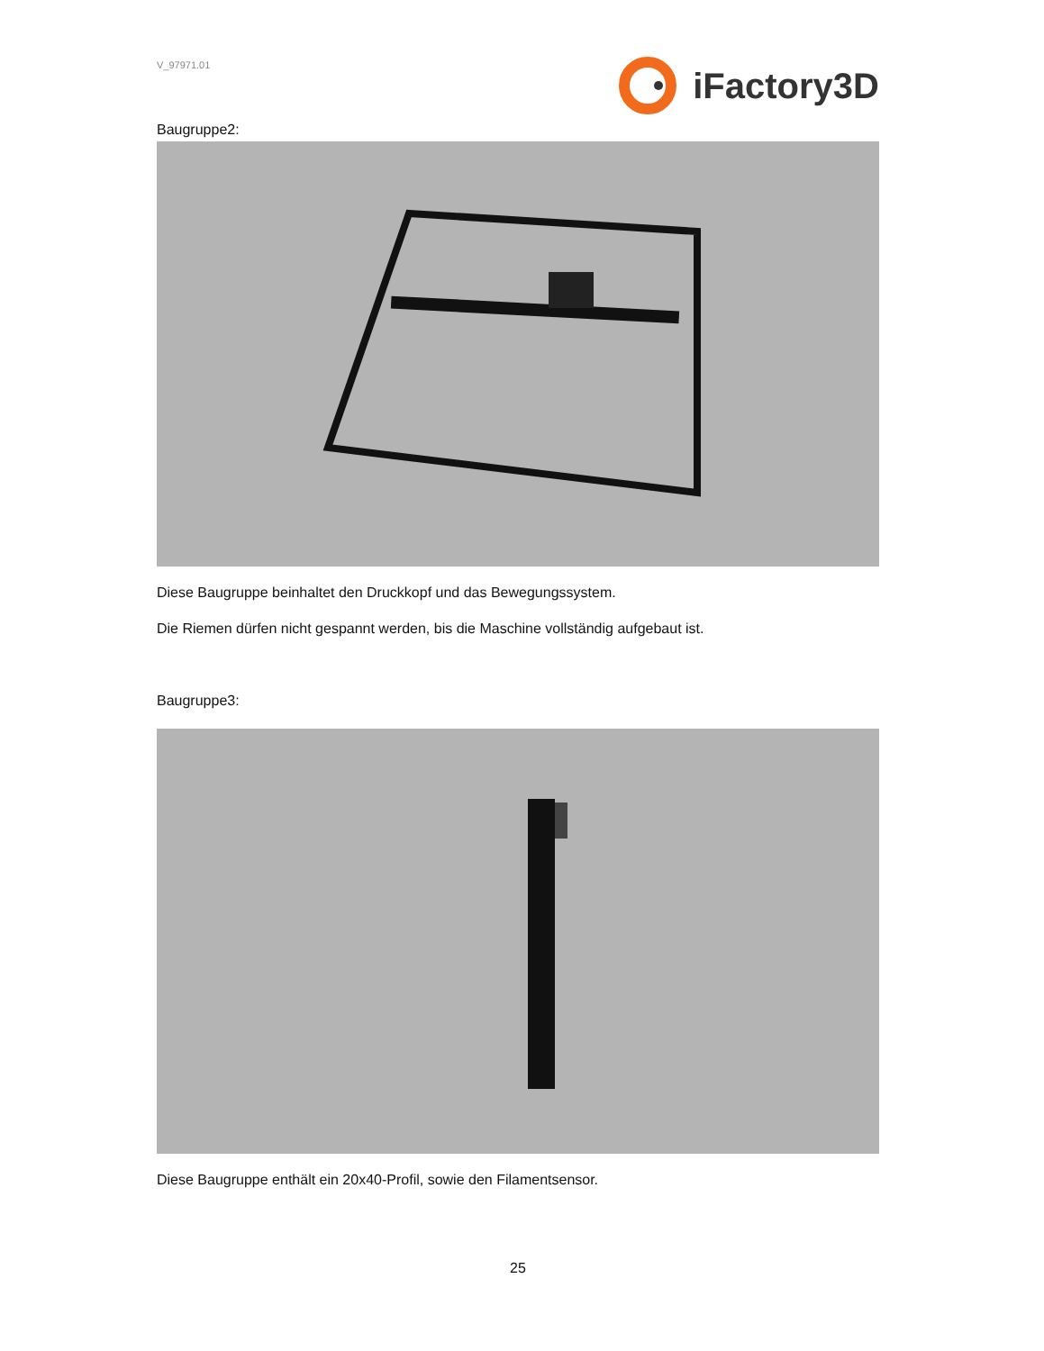V_97971.01
iFactory3D
Baugruppe2:
Diese Baugruppe beinhaltet den Druckkopf und das Bewegungssystem.
Die Riemen dürfen nicht gespannt werden, bis die Maschine vollständig aufgebaut ist.
Baugruppe3:
Diese Baugruppe enthält ein 20x40-Profil, sowie den Filamentsensor.
25